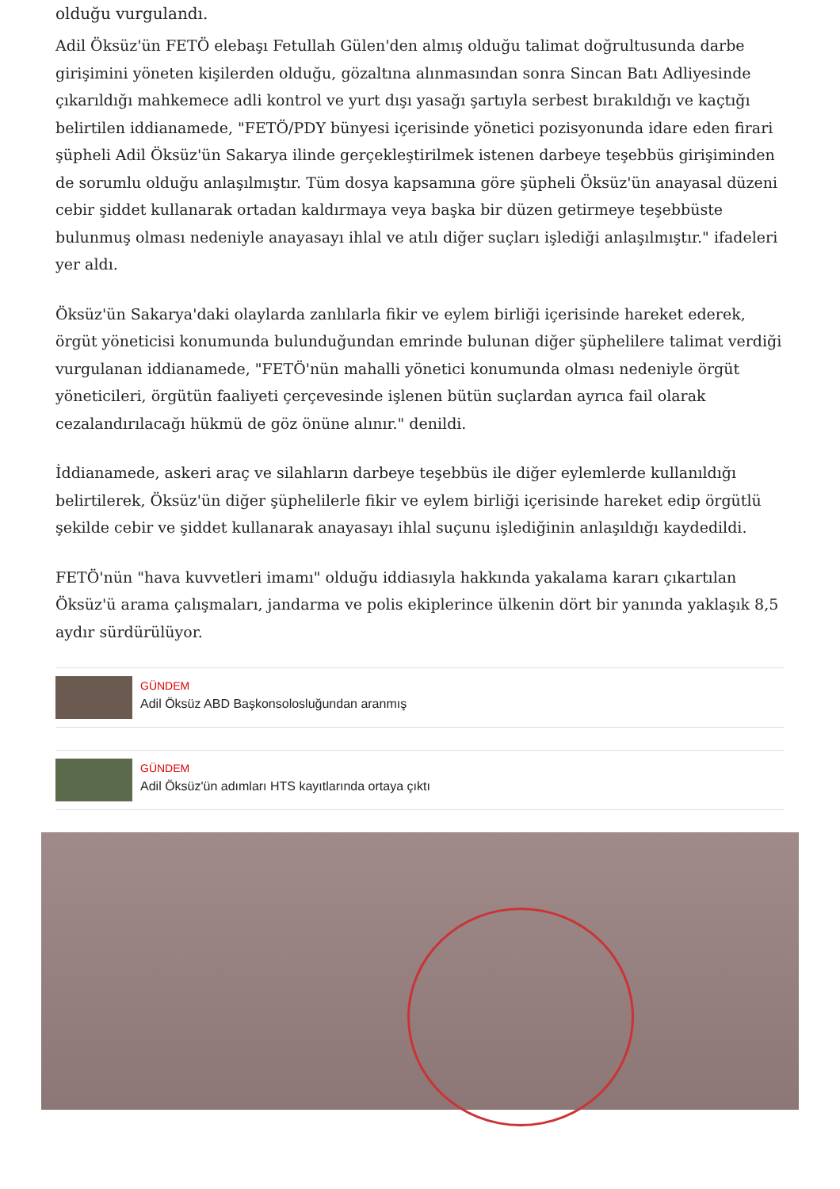olduğu vurgulandı.
Adil Öksüz'ün FETÖ elebaşı Fetullah Gülen'den almış olduğu talimat doğrultusunda darbe girişimini yöneten kişilerden olduğu, gözaltına alınmasından sonra Sincan Batı Adliyesinde çıkarıldığı mahkemece adli kontrol ve yurt dışı yasağı şartıyla serbest bırakıldığı ve kaçtığı belirtilen iddianamede, "FETÖ/PDY bünyesi içerisinde yönetici pozisyonunda idare eden firari şüpheli Adil Öksüz'ün Sakarya ilinde gerçekleştirilmek istenen darbeye teşebbüs girişiminden de sorumlu olduğu anlaşılmıştır. Tüm dosya kapsamına göre şüpheli Öksüz'ün anayasal düzeni cebir şiddet kullanarak ortadan kaldırmaya veya başka bir düzen getirmeye teşebbüste bulunmuş olması nedeniyle anayasayı ihlal ve atılı diğer suçları işlediği anlaşılmıştır." ifadeleri yer aldı.
Öksüz'ün Sakarya'daki olaylarda zanlılarla fikir ve eylem birliği içerisinde hareket ederek, örgüt yöneticisi konumunda bulunduğundan emrinde bulunan diğer şüphelilere talimat verdiği vurgulanan iddianamede, "FETÖ'nün mahalli yönetici konumunda olması nedeniyle örgüt yöneticileri, örgütün faaliyeti çerçevesinde işlenen bütün suçlardan ayrıca fail olarak cezalandırılacağı hükmü de göz önüne alınır." denildi.
İddianamede, askeri araç ve silahların darbeye teşebbüs ile diğer eylemlerde kullanıldığı belirtilerek, Öksüz'ün diğer şüphelilerle fikir ve eylem birliği içerisinde hareket edip örgütlü şekilde cebir ve şiddet kullanarak anayasayı ihlal suçunu işlediğinin anlaşıldığı kaydedildi.
FETÖ'nün "hava kuvvetleri imamı" olduğu iddiasıyla hakkında yakalama kararı çıkartılan Öksüz'ü arama çalışmaları, jandarma ve polis ekiplerince ülkenin dört bir yanında yaklaşık 8,5 aydır sürdürülüyor.
GÜNDEM
Adil Öksüz ABD Başkonsolosluğundan aranmış
GÜNDEM
Adil Öksüz'ün adımları HTS kayıtlarında ortaya çıktı